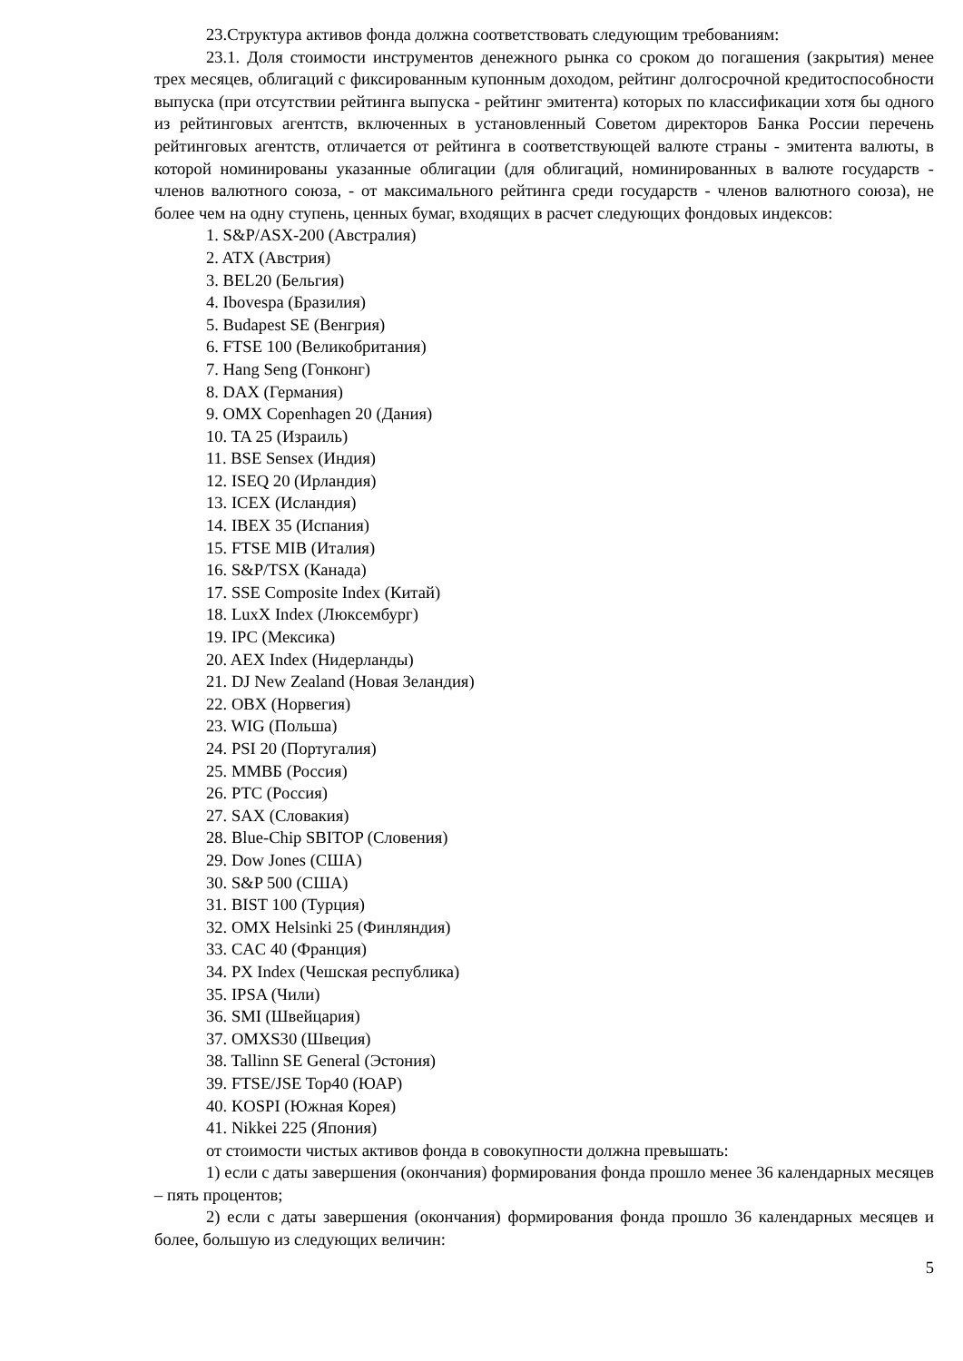23.Структура активов фонда должна соответствовать следующим требованиям:
23.1. Доля стоимости инструментов денежного рынка со сроком до погашения (закрытия) менее трех месяцев, облигаций с фиксированным купонным доходом, рейтинг долгосрочной кредитоспособности выпуска (при отсутствии рейтинга выпуска - рейтинг эмитента) которых по классификации хотя бы одного из рейтинговых агентств, включенных в установленный Советом директоров Банка России перечень рейтинговых агентств, отличается от рейтинга в соответствующей валюте страны - эмитента валюты, в которой номинированы указанные облигации (для облигаций, номинированных в валюте государств - членов валютного союза, - от максимального рейтинга среди государств - членов валютного союза), не более чем на одну ступень, ценных бумаг, входящих в расчет следующих фондовых индексов:
1. S&P/ASX-200 (Австралия)
2. ATX (Австрия)
3. BEL20 (Бельгия)
4. Ibovespa (Бразилия)
5. Budapest SE (Венгрия)
6. FTSE 100 (Великобритания)
7. Hang Seng (Гонконг)
8. DAX (Германия)
9. OMX Copenhagen 20 (Дания)
10. TA 25 (Израиль)
11. BSE Sensex (Индия)
12. ISEQ 20 (Ирландия)
13. ICEX (Исландия)
14. IBEX 35 (Испания)
15. FTSE MIB (Италия)
16. S&P/TSX (Канада)
17. SSE Composite Index (Китай)
18. LuxX Index (Люксембург)
19. IPC (Мексика)
20. AEX Index (Нидерланды)
21. DJ New Zealand (Новая Зеландия)
22. OBX (Норвегия)
23. WIG (Польша)
24. PSI 20 (Португалия)
25. ММВБ (Россия)
26. РТС (Россия)
27. SAX (Словакия)
28. Blue-Chip SBITOP (Словения)
29. Dow Jones (США)
30. S&P 500 (США)
31. BIST 100 (Турция)
32. OMX Helsinki 25 (Финляндия)
33. CAC 40 (Франция)
34. PX Index (Чешская республика)
35. IPSA (Чили)
36. SMI (Швейцария)
37. OMXS30 (Швеция)
38. Tallinn SE General (Эстония)
39. FTSE/JSE Top40 (ЮАР)
40. KOSPI (Южная Корея)
41. Nikkei 225 (Япония)
от стоимости чистых активов фонда в совокупности должна превышать:
1) если с даты завершения (окончания) формирования фонда прошло менее 36 календарных месяцев – пять процентов;
2) если с даты завершения (окончания) формирования фонда прошло 36 календарных месяцев и более, большую из следующих величин:
5